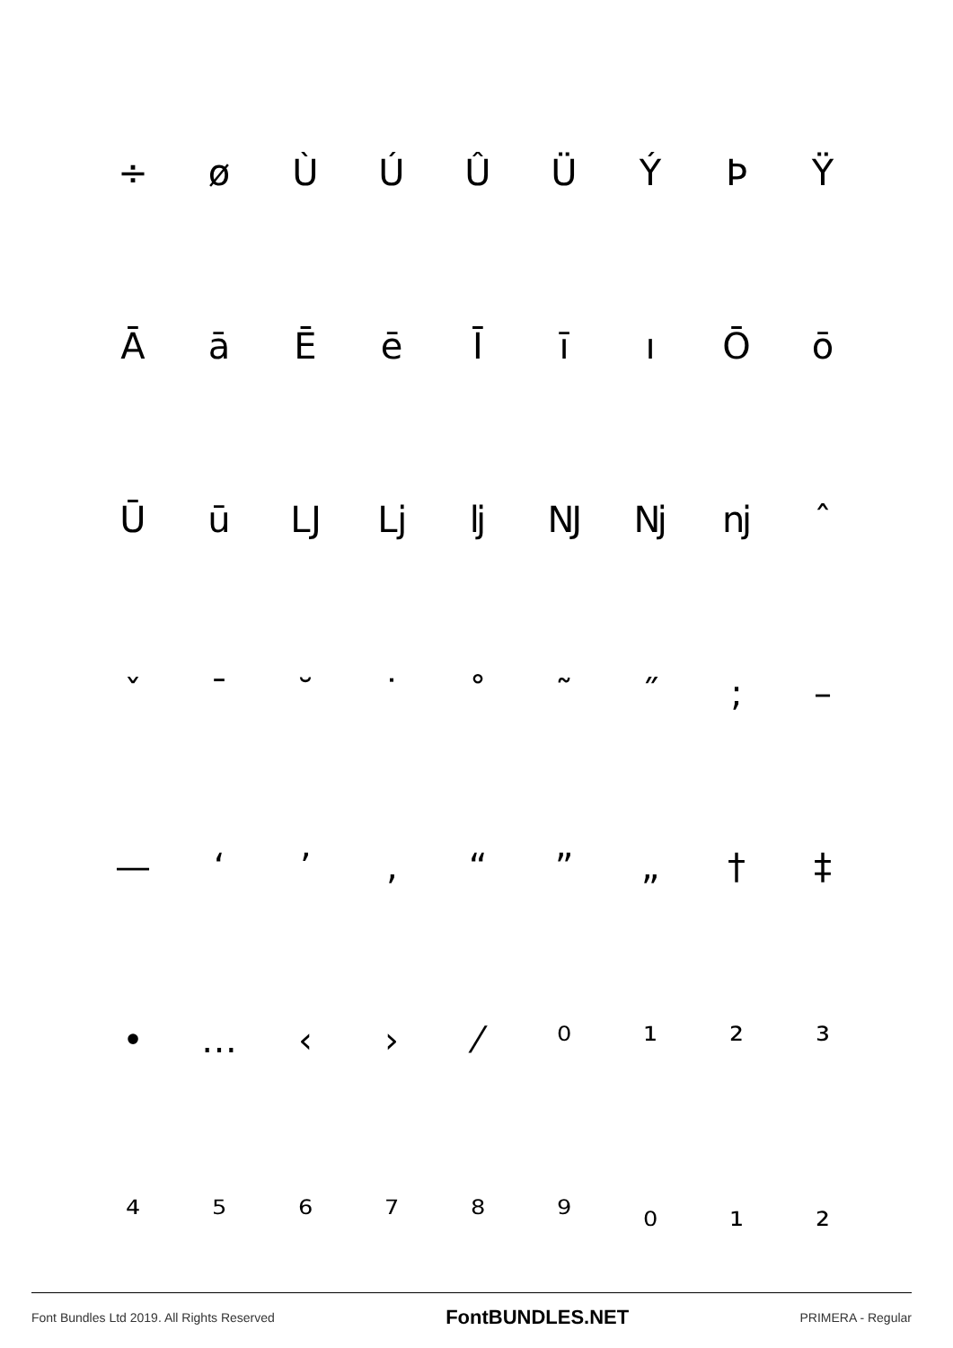| ÷ | ø | Ù | Ú | Û | Ü | Ý | Þ | Ÿ |
| Ā | ā | Ē | ē | Ī | ī | ı | Ō | ō |
| Ū | ū | Ǉ | ǈ | ǉ | Ǌ | ǋ | ǌ | ˆ |
| ˇ | ¯ | ˘ | ˙ | ˚ | ˜ | ˝ | ; | – |
| — | ‘ | ’ | ‚ | “ | ” | „ | † | ‡ |
| • | … | ‹ | › | ⁄ | ⁰ | ¹ | ² | ³ |
| ⁴ | ⁵ | ⁶ | ⁷ | ⁸ | ⁹ | ₀ | ₁ | ₂ |
Font Bundles Ltd 2019. All Rights Reserved FontBUNDLES.NET PRIMERA - Regular